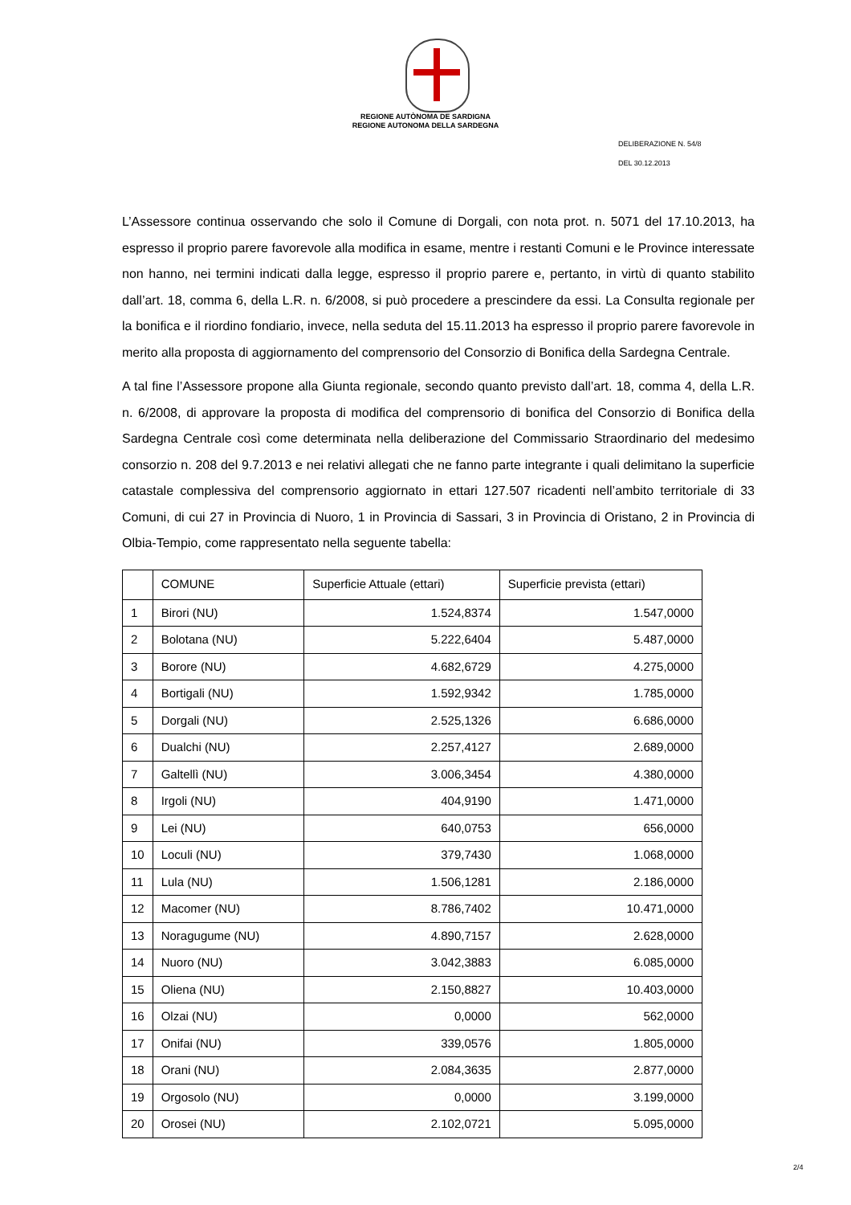REGIONE AUTÒNOMA DE SARDIGNA
REGIONE AUTONOMA DELLA SARDEGNA
DELIBERAZIONE N. 54/8
DEL 30.12.2013
L’Assessore continua osservando che solo il Comune di Dorgali, con nota prot. n. 5071 del 17.10.2013, ha espresso il proprio parere favorevole alla modifica in esame, mentre i restanti Comuni e le Province interessate non hanno, nei termini indicati dalla legge, espresso il proprio parere e, pertanto, in virtù di quanto stabilito dall’art. 18, comma 6, della L.R. n. 6/2008, si può procedere a prescindere da essi. La Consulta regionale per la bonifica e il riordino fondiario, invece, nella seduta del 15.11.2013 ha espresso il proprio parere favorevole in merito alla proposta di aggiornamento del comprensorio del Consorzio di Bonifica della Sardegna Centrale.
A tal fine l’Assessore propone alla Giunta regionale, secondo quanto previsto dall’art. 18, comma 4, della L.R. n. 6/2008, di approvare la proposta di modifica del comprensorio di bonifica del Consorzio di Bonifica della Sardegna Centrale così come determinata nella deliberazione del Commissario Straordinario del medesimo consorzio n. 208 del 9.7.2013 e nei relativi allegati che ne fanno parte integrante i quali delimitano la superficie catastale complessiva del comprensorio aggiornato in ettari 127.507 ricadenti nell’ambito territoriale di 33 Comuni, di cui 27 in Provincia di Nuoro, 1 in Provincia di Sassari, 3 in Provincia di Oristano, 2 in Provincia di Olbia-Tempio, come rappresentato nella seguente tabella:
| | COMUNE | Superficie Attuale (ettari) | Superficie prevista (ettari) |
| --- | --- | --- | --- |
| 1 | Birori (NU) | 1.524,8374 | 1.547,0000 |
| 2 | Bolotana (NU) | 5.222,6404 | 5.487,0000 |
| 3 | Borore (NU) | 4.682,6729 | 4.275,0000 |
| 4 | Bortigali (NU) | 1.592,9342 | 1.785,0000 |
| 5 | Dorgali (NU) | 2.525,1326 | 6.686,0000 |
| 6 | Dualchi (NU) | 2.257,4127 | 2.689,0000 |
| 7 | Galtellì (NU) | 3.006,3454 | 4.380,0000 |
| 8 | Irgoli (NU) | 404,9190 | 1.471,0000 |
| 9 | Lei (NU) | 640,0753 | 656,0000 |
| 10 | Loculi (NU) | 379,7430 | 1.068,0000 |
| 11 | Lula (NU) | 1.506,1281 | 2.186,0000 |
| 12 | Macomer (NU) | 8.786,7402 | 10.471,0000 |
| 13 | Noragugume (NU) | 4.890,7157 | 2.628,0000 |
| 14 | Nuoro (NU) | 3.042,3883 | 6.085,0000 |
| 15 | Oliena (NU) | 2.150,8827 | 10.403,0000 |
| 16 | Olzai (NU) | 0,0000 | 562,0000 |
| 17 | Onifai (NU) | 339,0576 | 1.805,0000 |
| 18 | Orani (NU) | 2.084,3635 | 2.877,0000 |
| 19 | Orgosolo (NU) | 0,0000 | 3.199,0000 |
| 20 | Orosei (NU) | 2.102,0721 | 5.095,0000 |
2/4